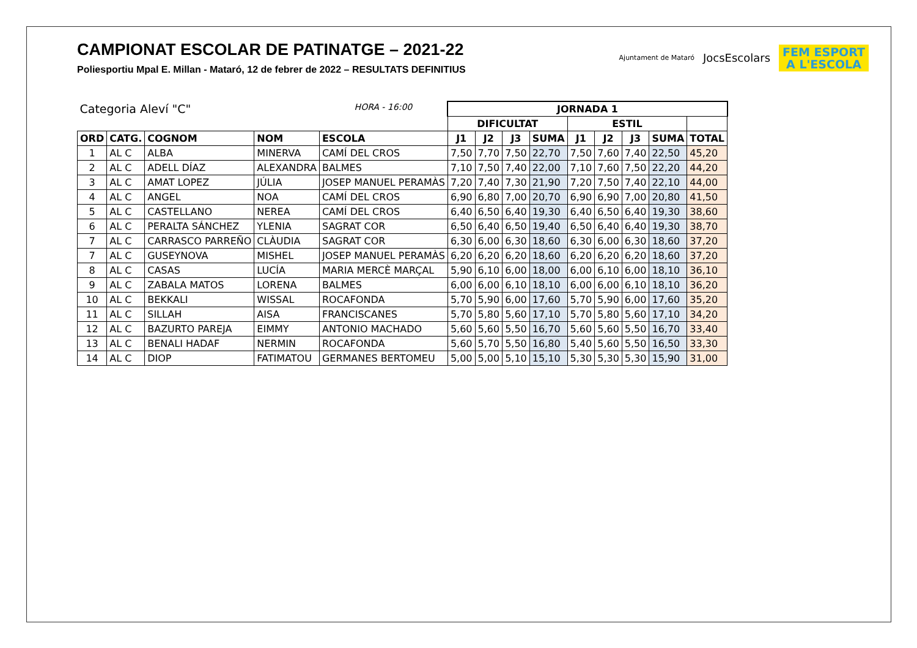CAMPIONAT ESCOLAR DE PATINATGE – 2021-22
Poliesportiu Mpal E. Millan - Mataró, 12 de febrer de 2022 – RESULTATS DEFINITIUS
Ajuntament de Mataró
JocsEscolars
FEM ESPORT
A L'ESCOLA
| Categoria Aleví "C" | | | | HORA - 16:00 | JORNADA 1 | | | | | | | | |
| | | | | | DIFICULTAT | | | | ESTIL | | | | |
| ORD | CATG. | COGNOM | NOM | ESCOLA | J1 | J2 | J3 | SUMA | J1 | J2 | J3 | SUMA | TOTAL |
| 1 | AL C | ALBA | MINERVA | CAMÍ DEL CROS | 7,50 | 7,70 | 7,50 | 22,70 | 7,50 | 7,60 | 7,40 | 22,50 | 45,20 |
| 2 | AL C | ADELL DÍAZ | ALEXANDRA | BALMES | 7,10 | 7,50 | 7,40 | 22,00 | 7,10 | 7,60 | 7,50 | 22,20 | 44,20 |
| 3 | AL C | AMAT LOPEZ | JÚLIA | JOSEP MANUEL PERAMÀS | 7,20 | 7,40 | 7,30 | 21,90 | 7,20 | 7,50 | 7,40 | 22,10 | 44,00 |
| 4 | AL C | ANGEL | NOA | CAMÍ DEL CROS | 6,90 | 6,80 | 7,00 | 20,70 | 6,90 | 6,90 | 7,00 | 20,80 | 41,50 |
| 5 | AL C | CASTELLANO | NEREA | CAMÍ DEL CROS | 6,40 | 6,50 | 6,40 | 19,30 | 6,40 | 6,50 | 6,40 | 19,30 | 38,60 |
| 6 | AL C | PERALTA SÁNCHEZ | YLENIA | SAGRAT COR | 6,50 | 6,40 | 6,50 | 19,40 | 6,50 | 6,40 | 6,40 | 19,30 | 38,70 |
| 7 | AL C | CARRASCO PARREÑO | CLÀUDIA | SAGRAT COR | 6,30 | 6,00 | 6,30 | 18,60 | 6,30 | 6,00 | 6,30 | 18,60 | 37,20 |
| 7 | AL C | GUSEYNOVA | MISHEL | JOSEP MANUEL PERAMÀS | 6,20 | 6,20 | 6,20 | 18,60 | 6,20 | 6,20 | 6,20 | 18,60 | 37,20 |
| 8 | AL C | CASAS | LUCÍA | MARIA MERCÈ MARÇAL | 5,90 | 6,10 | 6,00 | 18,00 | 6,00 | 6,10 | 6,00 | 18,10 | 36,10 |
| 9 | AL C | ZABALA MATOS | LORENA | BALMES | 6,00 | 6,00 | 6,10 | 18,10 | 6,00 | 6,00 | 6,10 | 18,10 | 36,20 |
| 10 | AL C | BEKKALI | WISSAL | ROCAFONDA | 5,70 | 5,90 | 6,00 | 17,60 | 5,70 | 5,90 | 6,00 | 17,60 | 35,20 |
| 11 | AL C | SILLAH | AISA | FRANCISCANES | 5,70 | 5,80 | 5,60 | 17,10 | 5,70 | 5,80 | 5,60 | 17,10 | 34,20 |
| 12 | AL C | BAZURTO PAREJA | EIMMY | ANTONIO MACHADO | 5,60 | 5,60 | 5,50 | 16,70 | 5,60 | 5,60 | 5,50 | 16,70 | 33,40 |
| 13 | AL C | BENALI HADAF | NERMIN | ROCAFONDA | 5,60 | 5,70 | 5,50 | 16,80 | 5,40 | 5,60 | 5,50 | 16,50 | 33,30 |
| 14 | AL C | DIOP | FATIMATOU | GERMANES BERTOMEU | 5,00 | 5,00 | 5,10 | 15,10 | 5,30 | 5,30 | 5,30 | 15,90 | 31,00 |